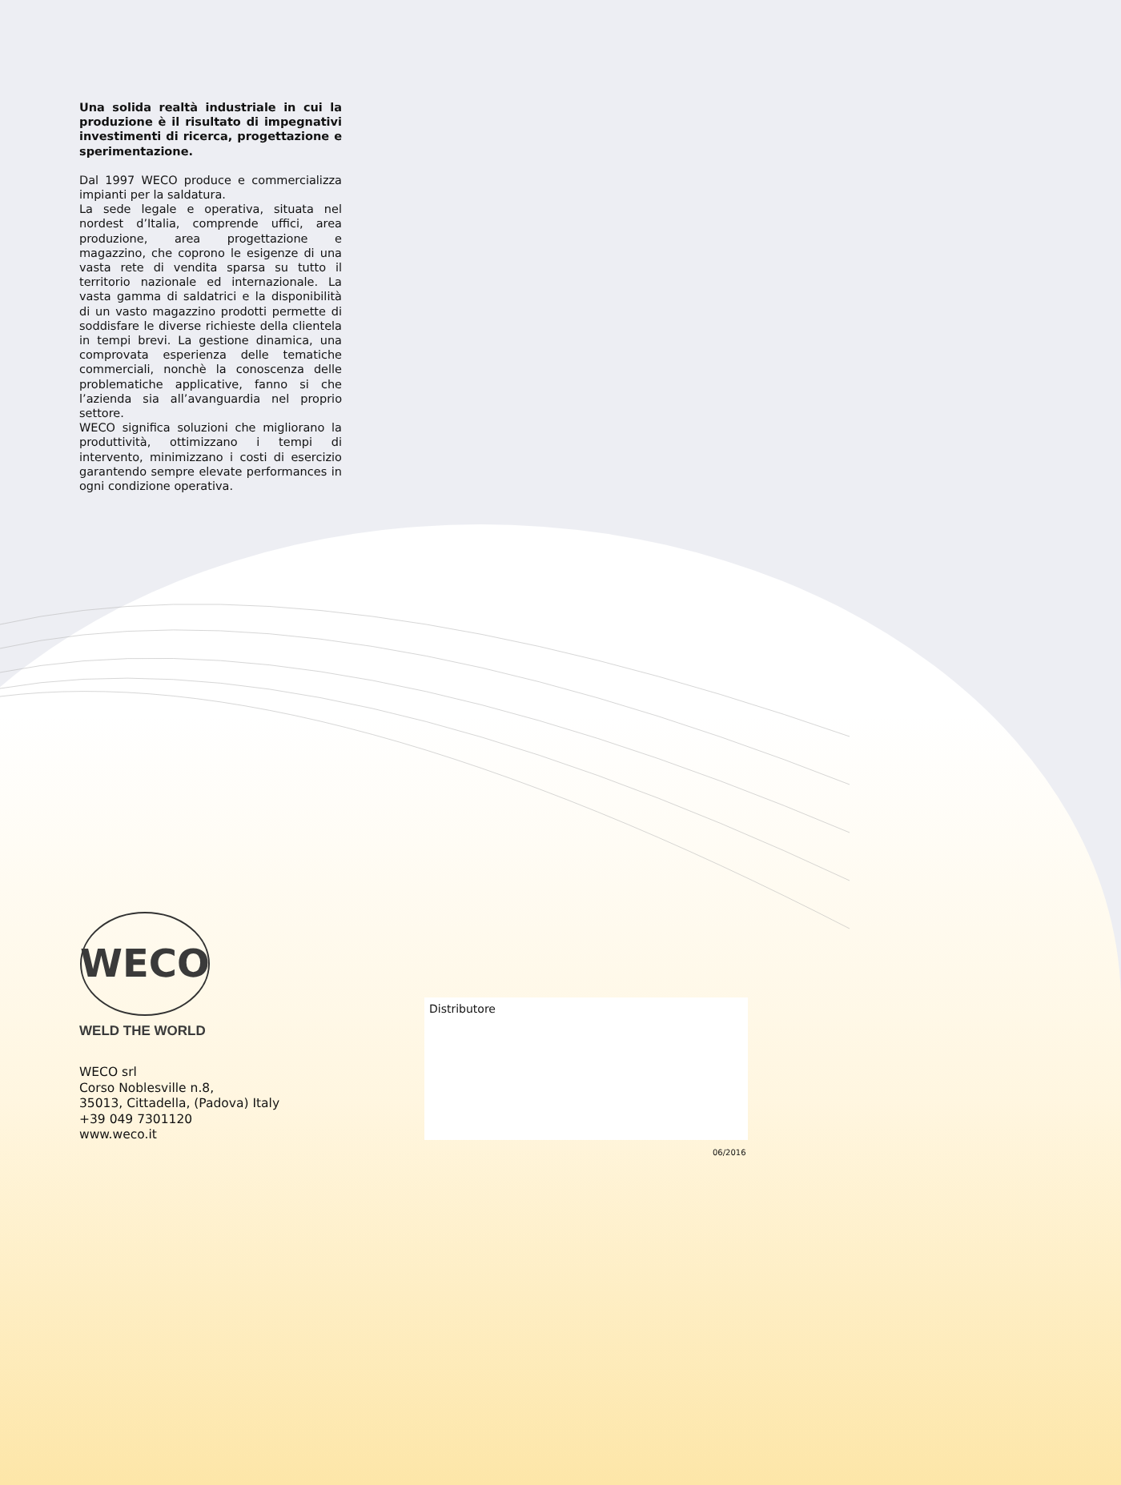Una solida realtà industriale in cui la produzione è il risultato di impegnativi investimenti di ricerca, progettazione e sperimentazione.
Dal 1997 WECO produce e commercializza impianti per la saldatura.
La sede legale e operativa, situata nel nordest d’Italia, comprende uffici, area produzione, area progettazione e magazzino, che coprono le esigenze di una vasta rete di vendita sparsa su tutto il territorio nazionale ed internazionale. La vasta gamma di saldatrici e la disponibilità di un vasto magazzino prodotti permette di soddisfare le diverse richieste della clientela in tempi brevi. La gestione dinamica, una comprovata esperienza delle tematiche commerciali, nonchè la conoscenza delle problematiche applicative, fanno si che l’azienda sia all’avanguardia nel proprio settore.
WECO significa soluzioni che migliorano la produttività, ottimizzano i tempi di intervento, minimizzano i costi di esercizio garantendo sempre elevate performances in ogni condizione operativa.
WECO
WELD THE WORLD
WECO srl
Corso Noblesville n.8,
35013, Cittadella, (Padova) Italy
+39 049 7301120
www.weco.it
Distributore
06/2016